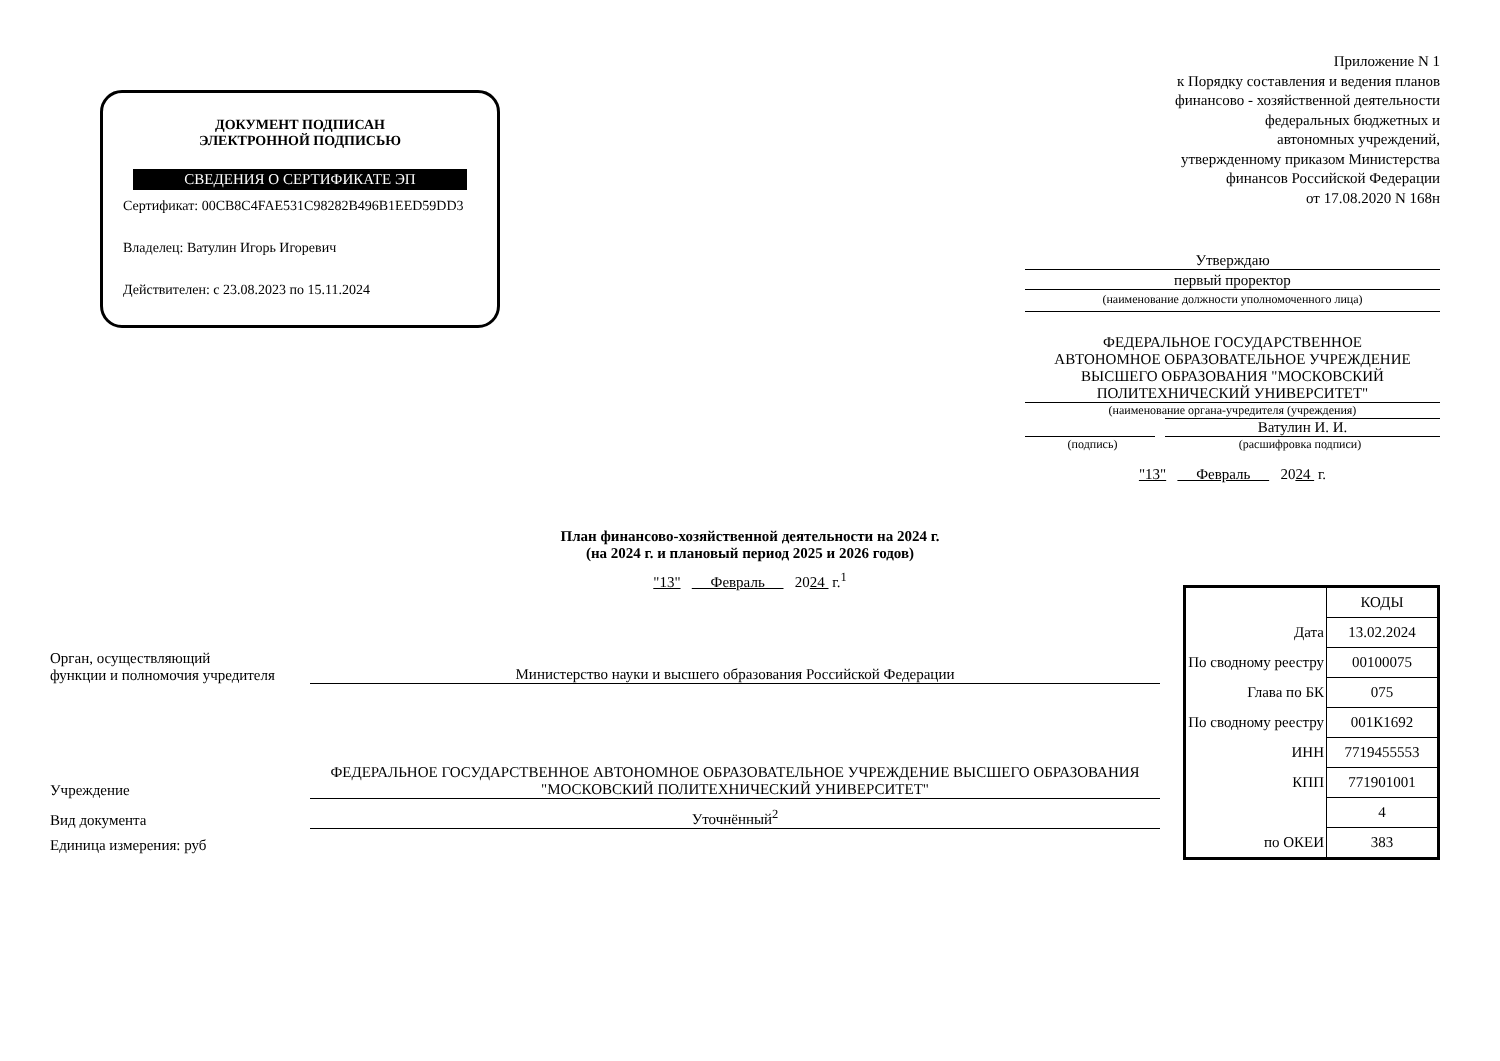ДОКУМЕНТ ПОДПИСАН
ЭЛЕКТРОННОЙ ПОДПИСЬЮ
СВЕДЕНИЯ О СЕРТИФИКАТЕ ЭП
Сертификат: 00CB8C4FAE531C98282B496B1EED59DD3
Владелец: Ватулин Игорь Игоревич
Действителен: с 23.08.2023 по 15.11.2024
Приложение N 1
к Порядку составления и ведения планов
финансово - хозяйственной деятельности
федеральных бюджетных и
автономных учреждений,
утвержденному приказом Министерства
финансов Российской Федерации
от 17.08.2020 N 168н
Утверждаю
первый проректор
(наименование должности уполномоченного лица)
ФЕДЕРАЛЬНОЕ ГОСУДАРСТВЕННОЕ
АВТОНОМНОЕ ОБРАЗОВАТЕЛЬНОЕ УЧРЕЖДЕНИЕ
ВЫСШЕГО ОБРАЗОВАНИЯ "МОСКОВСКИЙ
ПОЛИТЕХНИЧЕСКИЙ УНИВЕРСИТЕТ"
(наименование органа-учредителя (учреждения)
Ватулин И. И.
(подпись) (расшифровка подписи)
"13" Февраль 2024 г.
План финансово-хозяйственной деятельности на 2024 г.
(на 2024 г. и плановый период 2025 и 2026 годов)
"13" Февраль 2024 г.<sup>1</sup>
| | КОДЫ |
| Дата | 13.02.2024 |
| По сводному реестру | 00100075 |
| Глава по БК | 075 |
| По сводному реестру | 001К1692 |
| ИНН | 7719455553 |
| КПП | 771901001 |
| | 4 |
| по ОКЕИ | 383 |
Орган, осуществляющий
функции и полномочия учредителя
Министерство науки и высшего образования Российской Федерации
Учреждение
ФЕДЕРАЛЬНОЕ ГОСУДАРСТВЕННОЕ АВТОНОМНОЕ ОБРАЗОВАТЕЛЬНОЕ УЧРЕЖДЕНИЕ ВЫСШЕГО ОБРАЗОВАНИЯ "МОСКОВСКИЙ ПОЛИТЕХНИЧЕСКИЙ УНИВЕРСИТЕТ"
Вид документа
Уточнённый<sup>2</sup>
Единица измерения: руб